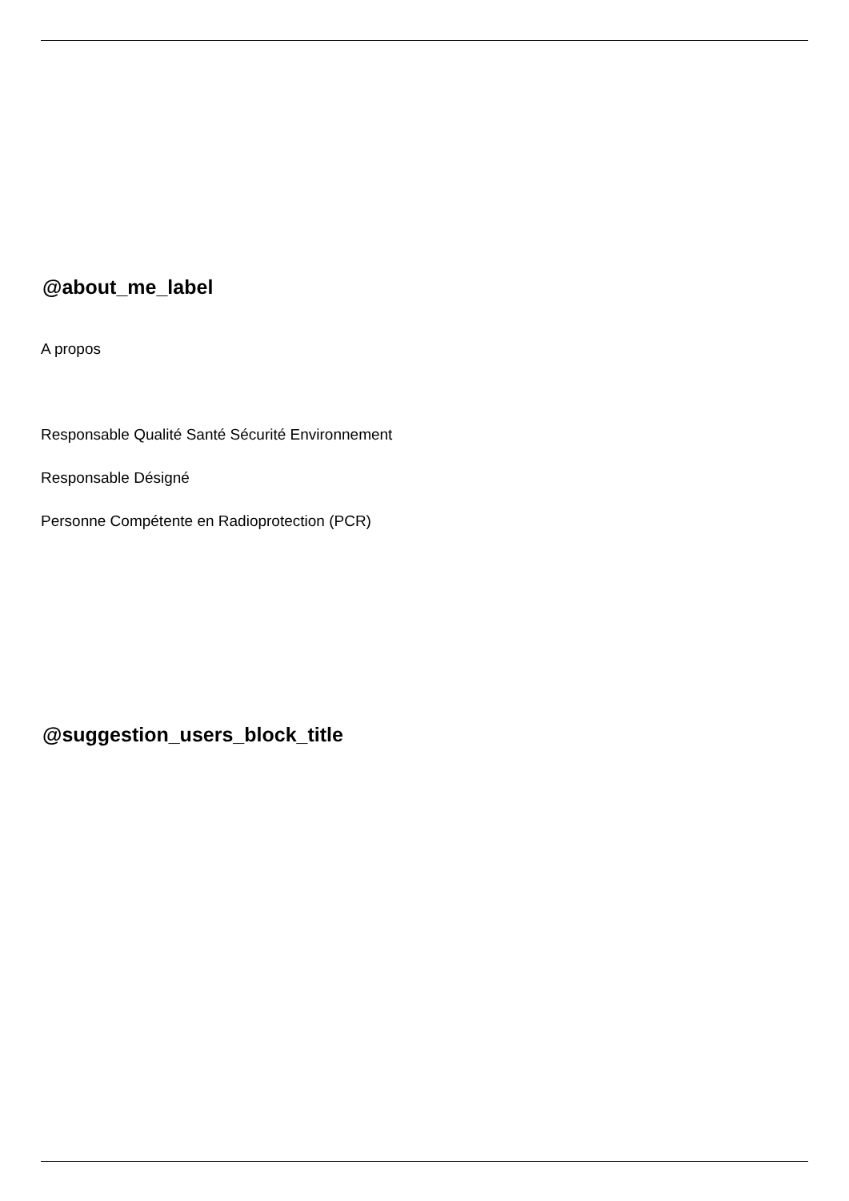@about_me_label
A propos
Responsable Qualité Santé Sécurité Environnement
Responsable Désigné
Personne Compétente en Radioprotection (PCR)
@suggestion_users_block_title